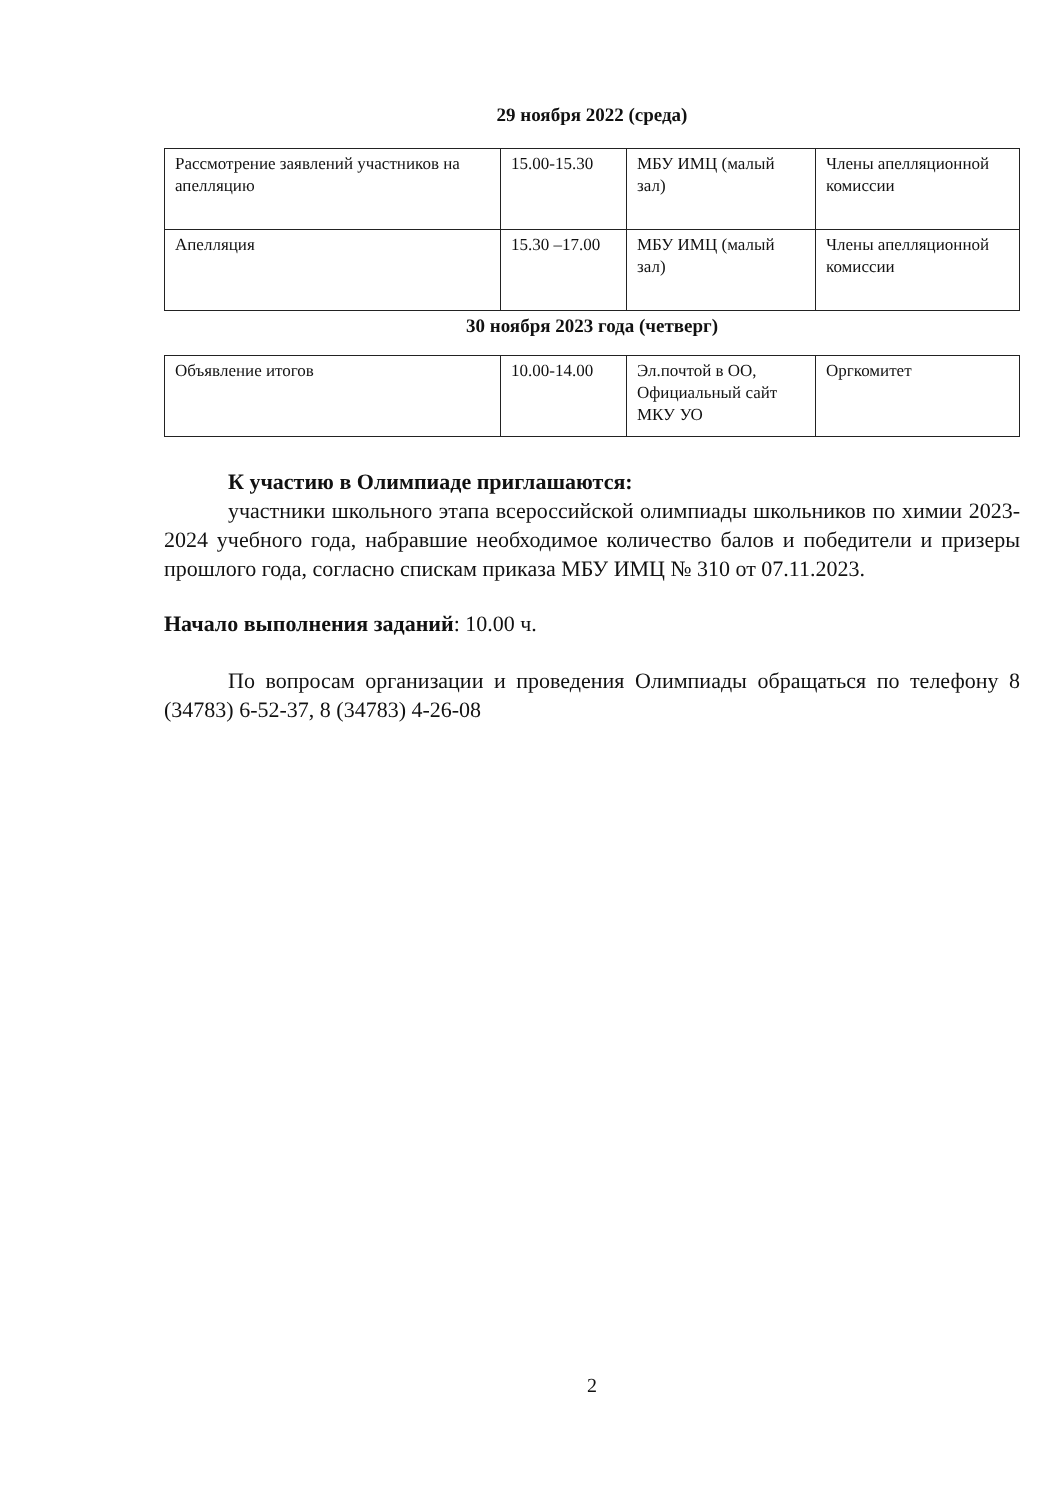29 ноября 2022 (среда)
| Рассмотрение заявлений участников на апелляцию | 15.00-15.30 | МБУ ИМЦ (малый зал) | Члены апелляционной комиссии |
| Апелляция | 15.30 –17.00 | МБУ ИМЦ (малый зал) | Члены апелляционной комиссии |
30 ноября 2023 года (четверг)
| Объявление итогов | 10.00-14.00 | Эл.почтой в ОО, Официальный сайт МКУ УО | Оргкомитет |
К участию в Олимпиаде приглашаются:
участники школьного этапа всероссийской олимпиады школьников по химии 2023-2024 учебного года, набравшие необходимое количество балов и победители и призеры прошлого года, согласно спискам приказа МБУ ИМЦ № 310 от 07.11.2023.
Начало выполнения заданий: 10.00 ч.
По вопросам организации и проведения Олимпиады обращаться по телефону 8 (34783) 6-52-37, 8 (34783) 4-26-08
2